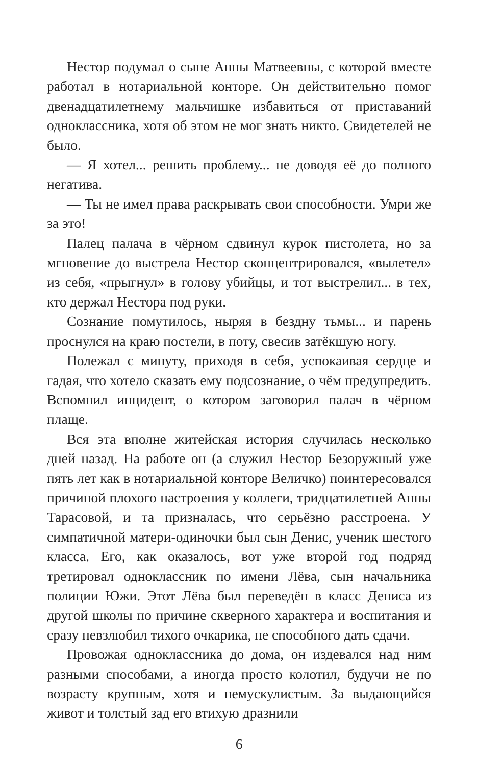Нестор подумал о сыне Анны Матвеевны, с которой вместе работал в нотариальной конторе. Он действительно помог двенадцатилетнему мальчишке избавиться от приставаний одноклассника, хотя об этом не мог знать никто. Свидетелей не было.
— Я хотел... решить проблему... не доводя её до полного негатива.
— Ты не имел права раскрывать свои способности. Умри же за это!
Палец палача в чёрном сдвинул курок пистолета, но за мгновение до выстрела Нестор сконцентрировался, «вылетел» из себя, «прыгнул» в голову убийцы, и тот выстрелил... в тех, кто держал Нестора под руки.
Сознание помутилось, ныряя в бездну тьмы... и парень проснулся на краю постели, в поту, свесив затёкшую ногу.
Полежал с минуту, приходя в себя, успокаивая сердце и гадая, что хотело сказать ему подсознание, о чём предупредить. Вспомнил инцидент, о котором заговорил палач в чёрном плаще.
Вся эта вполне житейская история случилась несколько дней назад. На работе он (а служил Нестор Безоружный уже пять лет как в нотариальной конторе Величко) поинтересовался причиной плохого настроения у коллеги, тридцатилетней Анны Тарасовой, и та призналась, что серьёзно расстроена. У симпатичной матери-одиночки был сын Денис, ученик шестого класса. Его, как оказалось, вот уже второй год подряд третировал одноклассник по имени Лёва, сын начальника полиции Южи. Этот Лёва был переведён в класс Дениса из другой школы по причине скверного характера и воспитания и сразу невзлюбил тихого очкарика, не способного дать сдачи.
Провожая одноклассника до дома, он издевался над ним разными способами, а иногда просто колотил, будучи не по возрасту крупным, хотя и немускулистым. За выдающийся живот и толстый зад его втихую дразнили
6